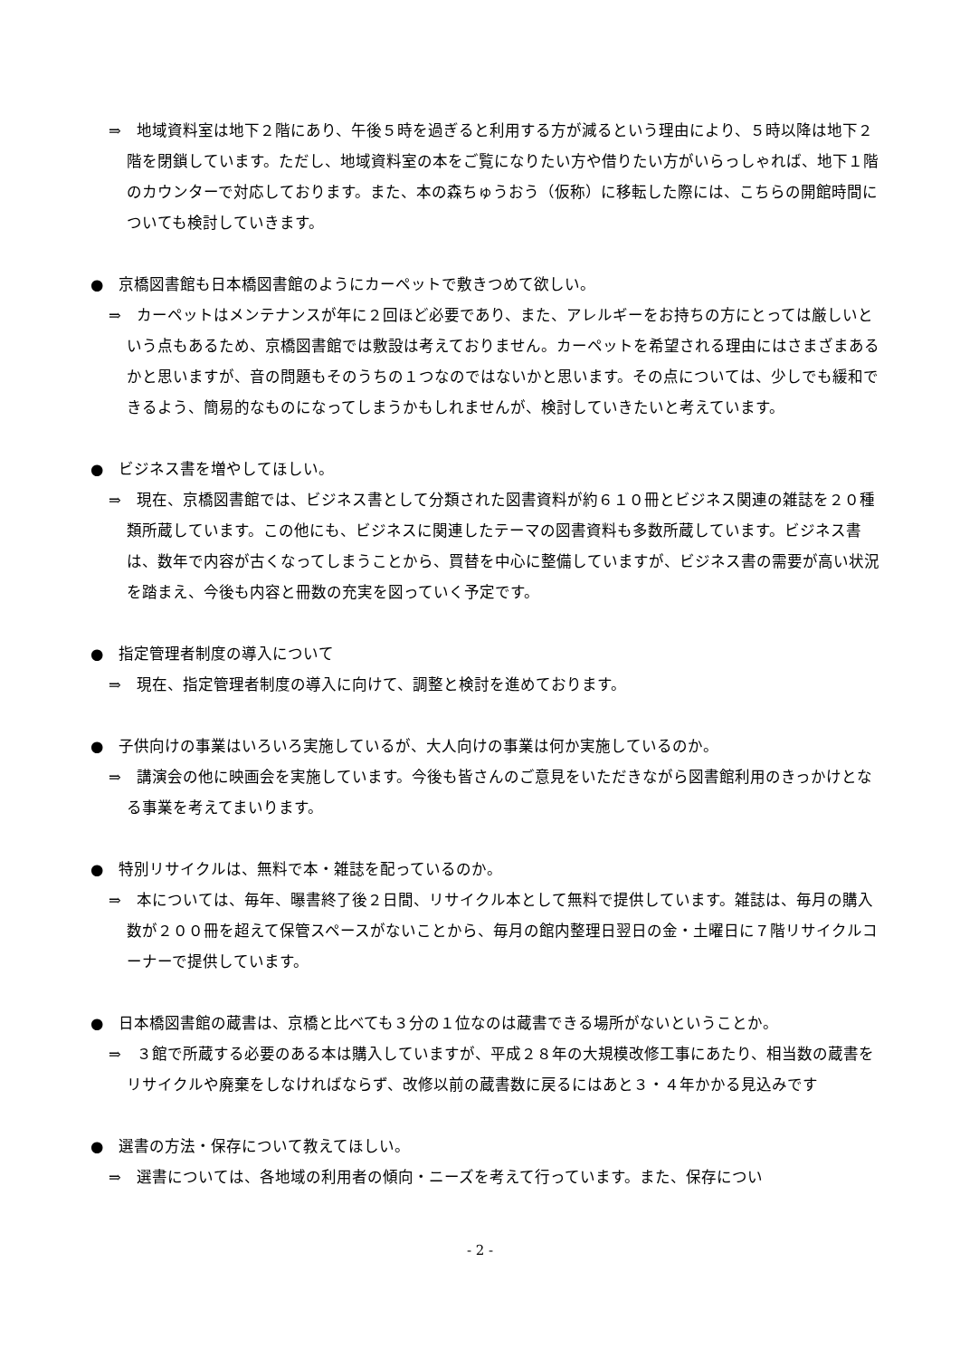⇒　地域資料室は地下２階にあり、午後５時を過ぎると利用する方が減るという理由により、５時以降は地下２階を閉鎖しています。ただし、地域資料室の本をご覧になりたい方や借りたい方がいらっしゃれば、地下１階のカウンターで対応しております。また、本の森ちゅうおう（仮称）に移転した際には、こちらの開館時間についても検討していきます。
●　京橋図書館も日本橋図書館のようにカーペットで敷きつめて欲しい。
⇒　カーペットはメンテナンスが年に２回ほど必要であり、また、アレルギーをお持ちの方にとっては厳しいという点もあるため、京橋図書館では敷設は考えておりません。カーペットを希望される理由にはさまざまあるかと思いますが、音の問題もそのうちの１つなのではないかと思います。その点については、少しでも緩和できるよう、簡易的なものになってしまうかもしれませんが、検討していきたいと考えています。
●　ビジネス書を増やしてほしい。
⇒　現在、京橋図書館では、ビジネス書として分類された図書資料が約６１０冊とビジネス関連の雑誌を２０種類所蔵しています。この他にも、ビジネスに関連したテーマの図書資料も多数所蔵しています。ビジネス書は、数年で内容が古くなってしまうことから、買替を中心に整備していますが、ビジネス書の需要が高い状況を踏まえ、今後も内容と冊数の充実を図っていく予定です。
●　指定管理者制度の導入について
⇒　現在、指定管理者制度の導入に向けて、調整と検討を進めております。
●　子供向けの事業はいろいろ実施しているが、大人向けの事業は何か実施しているのか。
⇒　講演会の他に映画会を実施しています。今後も皆さんのご意見をいただきながら図書館利用のきっかけとなる事業を考えてまいります。
●　特別リサイクルは、無料で本・雑誌を配っているのか。
⇒　本については、毎年、曝書終了後２日間、リサイクル本として無料で提供しています。雑誌は、毎月の購入数が２００冊を超えて保管スペースがないことから、毎月の館内整理日翌日の金・土曜日に７階リサイクルコーナーで提供しています。
●　日本橋図書館の蔵書は、京橋と比べても３分の１位なのは蔵書できる場所がないということか。
⇒　３館で所蔵する必要のある本は購入していますが、平成２８年の大規模改修工事にあたり、相当数の蔵書をリサイクルや廃棄をしなければならず、改修以前の蔵書数に戻るにはあと３・４年かかる見込みです
●　選書の方法・保存について教えてほしい。
⇒　選書については、各地域の利用者の傾向・ニーズを考えて行っています。また、保存につい
- 2 -